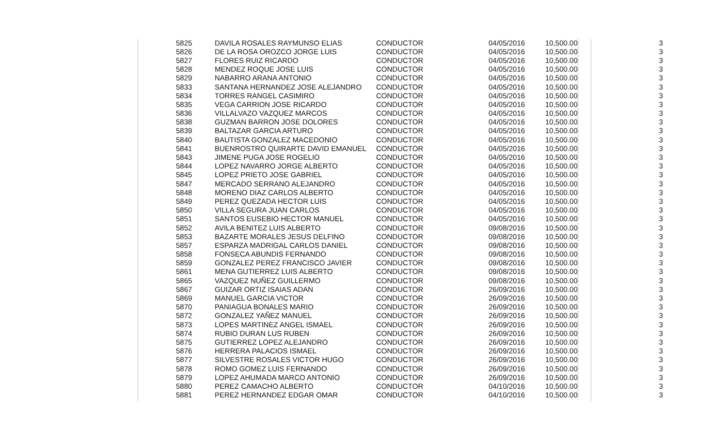| 5825 | DAVILA ROSALES RAYMUNSO ELIAS | CONDUCTOR | 04/05/2016 | 10,500.00 | 3 |
| 5826 | DE LA ROSA OROZCO JORGE LUIS | CONDUCTOR | 04/05/2016 | 10,500.00 | 3 |
| 5827 | FLORES RUIZ RICARDO | CONDUCTOR | 04/05/2016 | 10,500.00 | 3 |
| 5828 | MENDEZ ROQUE JOSE LUIS | CONDUCTOR | 04/05/2016 | 10,500.00 | 3 |
| 5829 | NABARRO ARANA ANTONIO | CONDUCTOR | 04/05/2016 | 10,500.00 | 3 |
| 5833 | SANTANA HERNANDEZ JOSE ALEJANDRO | CONDUCTOR | 04/05/2016 | 10,500.00 | 3 |
| 5834 | TORRES RANGEL CASIMIRO | CONDUCTOR | 04/05/2016 | 10,500.00 | 3 |
| 5835 | VEGA CARRION JOSE RICARDO | CONDUCTOR | 04/05/2016 | 10,500.00 | 3 |
| 5836 | VILLALVAZO VAZQUEZ MARCOS | CONDUCTOR | 04/05/2016 | 10,500.00 | 3 |
| 5838 | GUZMAN BARRON JOSE DOLORES | CONDUCTOR | 04/05/2016 | 10,500.00 | 3 |
| 5839 | BALTAZAR GARCIA ARTURO | CONDUCTOR | 04/05/2016 | 10,500.00 | 3 |
| 5840 | BAUTISTA GONZALEZ MACEDONIO | CONDUCTOR | 04/05/2016 | 10,500.00 | 3 |
| 5841 | BUENROSTRO QUIRARTE DAVID EMANUEL | CONDUCTOR | 04/05/2016 | 10,500.00 | 3 |
| 5843 | JIMENE PUGA JOSE ROGELIO | CONDUCTOR | 04/05/2016 | 10,500.00 | 3 |
| 5844 | LOPEZ NAVARRO JORGE ALBERTO | CONDUCTOR | 04/05/2016 | 10,500.00 | 3 |
| 5845 | LOPEZ PRIETO JOSE GABRIEL | CONDUCTOR | 04/05/2016 | 10,500.00 | 3 |
| 5847 | MERCADO SERRANO ALEJANDRO | CONDUCTOR | 04/05/2016 | 10,500.00 | 3 |
| 5848 | MORENO DIAZ CARLOS ALBERTO | CONDUCTOR | 04/05/2016 | 10,500.00 | 3 |
| 5849 | PEREZ QUEZADA HECTOR LUIS | CONDUCTOR | 04/05/2016 | 10,500.00 | 3 |
| 5850 | VILLA SEGURA JUAN CARLOS | CONDUCTOR | 04/05/2016 | 10,500.00 | 3 |
| 5851 | SANTOS EUSEBIO HECTOR MANUEL | CONDUCTOR | 04/05/2016 | 10,500.00 | 3 |
| 5852 | AVILA BENITEZ LUIS ALBERTO | CONDUCTOR | 09/08/2016 | 10,500.00 | 3 |
| 5853 | BAZARTE MORALES JESUS DELFINO | CONDUCTOR | 09/08/2016 | 10,500.00 | 3 |
| 5857 | ESPARZA MADRIGAL CARLOS DANIEL | CONDUCTOR | 09/08/2016 | 10,500.00 | 3 |
| 5858 | FONSECA ABUNDIS FERNANDO | CONDUCTOR | 09/08/2016 | 10,500.00 | 3 |
| 5859 | GONZALEZ PEREZ FRANCISCO JAVIER | CONDUCTOR | 09/08/2016 | 10,500.00 | 3 |
| 5861 | MENA GUTIERREZ LUIS ALBERTO | CONDUCTOR | 09/08/2016 | 10,500.00 | 3 |
| 5865 | VAZQUEZ NUÑEZ GUILLERMO | CONDUCTOR | 09/08/2016 | 10,500.00 | 3 |
| 5867 | GUIZAR ORTIZ ISAIAS ADAN | CONDUCTOR | 26/09/2016 | 10,500.00 | 3 |
| 5869 | MANUEL GARCIA VICTOR | CONDUCTOR | 26/09/2016 | 10,500.00 | 3 |
| 5870 | PANIAGUA BONALES MARIO | CONDUCTOR | 26/09/2016 | 10,500.00 | 3 |
| 5872 | GONZALEZ YAÑEZ MANUEL | CONDUCTOR | 26/09/2016 | 10,500.00 | 3 |
| 5873 | LOPES MARTINEZ ANGEL ISMAEL | CONDUCTOR | 26/09/2016 | 10,500.00 | 3 |
| 5874 | RUBIO DURAN LUS RUBEN | CONDUCTOR | 26/09/2016 | 10,500.00 | 3 |
| 5875 | GUTIERREZ LOPEZ ALEJANDRO | CONDUCTOR | 26/09/2016 | 10,500.00 | 3 |
| 5876 | HERRERA PALACIOS ISMAEL | CONDUCTOR | 26/09/2016 | 10,500.00 | 3 |
| 5877 | SILVESTRE ROSALES VICTOR HUGO | CONDUCTOR | 26/09/2016 | 10,500.00 | 3 |
| 5878 | ROMO GOMEZ LUIS FERNANDO | CONDUCTOR | 26/09/2016 | 10,500.00 | 3 |
| 5879 | LOPEZ AHUMADA MARCO ANTONIO | CONDUCTOR | 26/09/2016 | 10,500.00 | 3 |
| 5880 | PEREZ CAMACHO ALBERTO | CONDUCTOR | 04/10/2016 | 10,500.00 | 3 |
| 5881 | PEREZ HERNANDEZ EDGAR OMAR | CONDUCTOR | 04/10/2016 | 10,500.00 | 3 |